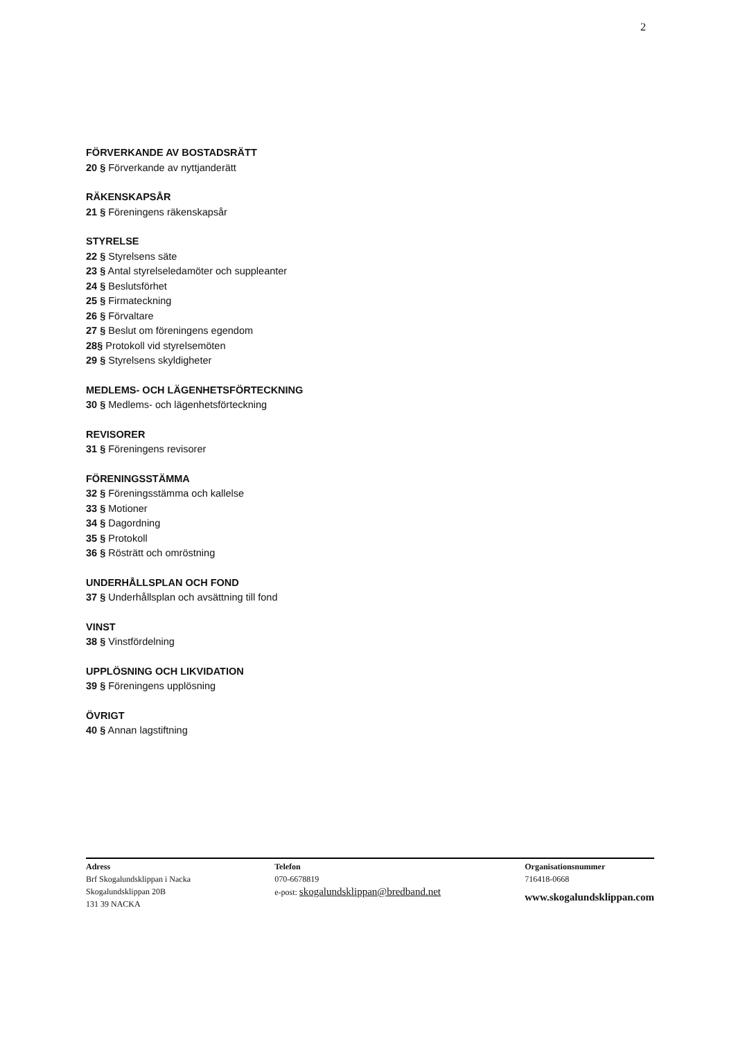2
FÖRVERKANDE AV BOSTADSRÄTT
20 § Förverkande av nyttjanderätt
RÄKENSKAPSÅR
21 § Föreningens räkenskapsår
STYRELSE
22 § Styrelsens säte
23 § Antal styrelseledamöter och suppleanter
24 § Beslutsförhet
25 § Firmateckning
26 § Förvaltare
27 § Beslut om föreningens egendom
28§ Protokoll vid styrelsemöten
29 § Styrelsens skyldigheter
MEDLEMS- OCH LÄGENHETSFÖRTECKNING
30 § Medlems- och lägenhetsförteckning
REVISORER
31 § Föreningens revisorer
FÖRENINGSSTÄMMA
32 § Föreningsstämma och kallelse
33 § Motioner
34 § Dagordning
35 § Protokoll
36 § Rösträtt och omröstning
UNDERHÅLLSPLAN OCH FOND
37 § Underhållsplan och avsättning till fond
VINST
38 § Vinstfördelning
UPPLÖSNING OCH LIKVIDATION
39 § Föreningens upplösning
ÖVRIGT
40 § Annan lagstiftning
Adress
Brf Skogalundsklippan i Nacka
Skogalundsklippan 20B
131 39 NACKA
Telefon
070-6678819
e-post: skogalundsklippan@bredband.net
Organisationsnummer
716418-0668
www.skogalundsklippan.com